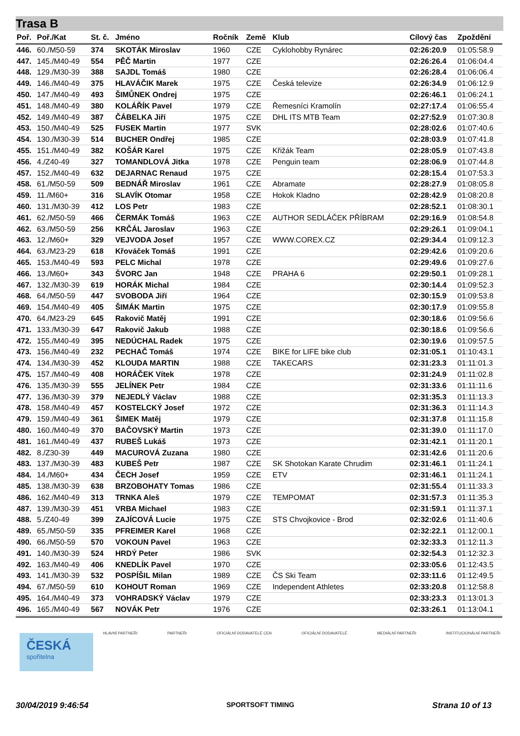Trasa B
| Poř. | Poř./Kat | St. č. | Jméno | Ročník | Země | Klub | Cílový čas | Zpoždění |
| --- | --- | --- | --- | --- | --- | --- | --- | --- |
| 446. | 60./M50-59 | 374 | SKOTÁK Miroslav | 1960 | CZE | Cyklohobby Rynárec | 02:26:20.9 | 01:05:58.9 |
| 447. | 145./M40-49 | 554 | PĚČ Martin | 1977 | CZE | | 02:26:26.4 | 01:06:04.4 |
| 448. | 129./M30-39 | 388 | SAJDL Tomáš | 1980 | CZE | | 02:26:28.4 | 01:06:06.4 |
| 449. | 146./M40-49 | 375 | HLAVÁČIK Marek | 1975 | CZE | Česká televize | 02:26:34.9 | 01:06:12.9 |
| 450. | 147./M40-49 | 493 | ŠIMŮNEK Ondrej | 1975 | CZE | | 02:26:46.1 | 01:06:24.1 |
| 451. | 148./M40-49 | 380 | KOLÁŘÍK Pavel | 1979 | CZE | Řemesníci Kramolín | 02:27:17.4 | 01:06:55.4 |
| 452. | 149./M40-49 | 387 | ČÁBELKA Jiří | 1975 | CZE | DHL ITS MTB Team | 02:27:52.9 | 01:07:30.8 |
| 453. | 150./M40-49 | 525 | FUSEK Martin | 1977 | SVK | | 02:28:02.6 | 01:07:40.6 |
| 454. | 130./M30-39 | 514 | BUCHER Ondřej | 1985 | CZE | | 02:28:03.9 | 01:07:41.8 |
| 455. | 151./M40-49 | 382 | KOŠÁR Karel | 1975 | CZE | Křižák Team | 02:28:05.9 | 01:07:43.8 |
| 456. | 4./Z40-49 | 327 | TOMANDLOVÁ Jitka | 1978 | CZE | Penguin team | 02:28:06.9 | 01:07:44.8 |
| 457. | 152./M40-49 | 632 | DEJARNAC Renaud | 1975 | CZE | | 02:28:15.4 | 01:07:53.3 |
| 458. | 61./M50-59 | 509 | BEDNÁŘ Miroslav | 1961 | CZE | Abramate | 02:28:27.9 | 01:08:05.8 |
| 459. | 11./M60+ | 316 | SLAVÍK Otomar | 1958 | CZE | Hokok Kladno | 02:28:42.9 | 01:08:20.8 |
| 460. | 131./M30-39 | 412 | LOS Petr | 1983 | CZE | | 02:28:52.1 | 01:08:30.1 |
| 461. | 62./M50-59 | 466 | ČERMÁK Tomáš | 1963 | CZE | AUTHOR SEDLÁČEK PŘÍBRAM | 02:29:16.9 | 01:08:54.8 |
| 462. | 63./M50-59 | 256 | KRČÁL Jaroslav | 1963 | CZE | | 02:29:26.1 | 01:09:04.1 |
| 463. | 12./M60+ | 329 | VEJVODA Josef | 1957 | CZE | WWW.COREX.CZ | 02:29:34.4 | 01:09:12.3 |
| 464. | 63./M23-29 | 618 | Křováček Tomáš | 1991 | CZE | | 02:29:42.6 | 01:09:20.6 |
| 465. | 153./M40-49 | 593 | PELC Michal | 1978 | CZE | | 02:29:49.6 | 01:09:27.6 |
| 466. | 13./M60+ | 343 | ŠVORC Jan | 1948 | CZE | PRAHA 6 | 02:29:50.1 | 01:09:28.1 |
| 467. | 132./M30-39 | 619 | HORÁK Michal | 1984 | CZE | | 02:30:14.4 | 01:09:52.3 |
| 468. | 64./M50-59 | 447 | SVOBODA Jiří | 1964 | CZE | | 02:30:15.9 | 01:09:53.8 |
| 469. | 154./M40-49 | 405 | ŠIMÁK Martin | 1975 | CZE | | 02:30:17.9 | 01:09:55.8 |
| 470. | 64./M23-29 | 645 | Rakovič Matěj | 1991 | CZE | | 02:30:18.6 | 01:09:56.6 |
| 471. | 133./M30-39 | 647 | Rakovič Jakub | 1988 | CZE | | 02:30:18.6 | 01:09:56.6 |
| 472. | 155./M40-49 | 395 | NEDÚCHAL Radek | 1975 | CZE | | 02:30:19.6 | 01:09:57.5 |
| 473. | 156./M40-49 | 232 | PECHAČ Tomáš | 1974 | CZE | BIKE for LIFE bike club | 02:31:05.1 | 01:10:43.1 |
| 474. | 134./M30-39 | 452 | KLOUDA MARTIN | 1988 | CZE | TAKECARS | 02:31:23.3 | 01:11:01.3 |
| 475. | 157./M40-49 | 408 | HORÁČEK Vítek | 1978 | CZE | | 02:31:24.9 | 01:11:02.8 |
| 476. | 135./M30-39 | 555 | JELÍNEK Petr | 1984 | CZE | | 02:31:33.6 | 01:11:11.6 |
| 477. | 136./M30-39 | 379 | NEJEDLÝ Václav | 1988 | CZE | | 02:31:35.3 | 01:11:13.3 |
| 478. | 158./M40-49 | 457 | KOSTELCKÝ Josef | 1972 | CZE | | 02:31:36.3 | 01:11:14.3 |
| 479. | 159./M40-49 | 361 | ŠIMEK Matěj | 1979 | CZE | | 02:31:37.8 | 01:11:15.8 |
| 480. | 160./M40-49 | 370 | BAČOVSKÝ Martin | 1973 | CZE | | 02:31:39.0 | 01:11:17.0 |
| 481. | 161./M40-49 | 437 | RUBEŠ Lukáš | 1973 | CZE | | 02:31:42.1 | 01:11:20.1 |
| 482. | 8./Z30-39 | 449 | MACUROVÁ Zuzana | 1980 | CZE | | 02:31:42.6 | 01:11:20.6 |
| 483. | 137./M30-39 | 483 | KUBEŠ Petr | 1987 | CZE | SK Shotokan Karate Chrudim | 02:31:46.1 | 01:11:24.1 |
| 484. | 14./M60+ | 434 | ČECH Josef | 1959 | CZE | ETV | 02:31:46.1 | 01:11:24.1 |
| 485. | 138./M30-39 | 638 | BRZOBOHATY Tomas | 1986 | CZE | | 02:31:55.4 | 01:11:33.3 |
| 486. | 162./M40-49 | 313 | TRNKA Aleš | 1979 | CZE | TEMPOMAT | 02:31:57.3 | 01:11:35.3 |
| 487. | 139./M30-39 | 451 | VRBA Michael | 1983 | CZE | | 02:31:59.1 | 01:11:37.1 |
| 488. | 5./Z40-49 | 399 | ZAJÍCOVÁ Lucie | 1975 | CZE | STS Chvojkovice - Brod | 02:32:02.6 | 01:11:40.6 |
| 489. | 65./M50-59 | 335 | PFREIMER Karel | 1968 | CZE | | 02:32:22.1 | 01:12:00.1 |
| 490. | 66./M50-59 | 570 | VOKOUN Pavel | 1963 | CZE | | 02:32:33.3 | 01:12:11.3 |
| 491. | 140./M30-39 | 524 | HRDÝ Peter | 1986 | SVK | | 02:32:54.3 | 01:12:32.3 |
| 492. | 163./M40-49 | 406 | KNEDLÍK Pavel | 1970 | CZE | | 02:33:05.6 | 01:12:43.5 |
| 493. | 141./M30-39 | 532 | POSPÍŠIL Milan | 1989 | CZE | ČS Ski Team | 02:33:11.6 | 01:12:49.5 |
| 494. | 67./M50-59 | 610 | KOHOUT Roman | 1969 | CZE | Independent Athletes | 02:33:20.8 | 01:12:58.8 |
| 495. | 164./M40-49 | 373 | VOHRADSKÝ Václav | 1979 | CZE | | 02:33:23.3 | 01:13:01.3 |
| 496. | 165./M40-49 | 567 | NOVÁK Petr | 1976 | CZE | | 02:33:26.1 | 01:13:04.1 |
ČESKÁ
spořitelna
HLAVNÍ PARTNEŘI PARTNEŘI OFICIÁLNÍ DODAVATELÉ CEN OFICIÁLNÍ DODAVATELÉ MEDIÁLNÍ PARTNEŘI INSTITUCIONÁLNÍ PARTNEŘI
30/04/2019 9:46:54 SPORTSOFT TIMING Strana 10 of 13